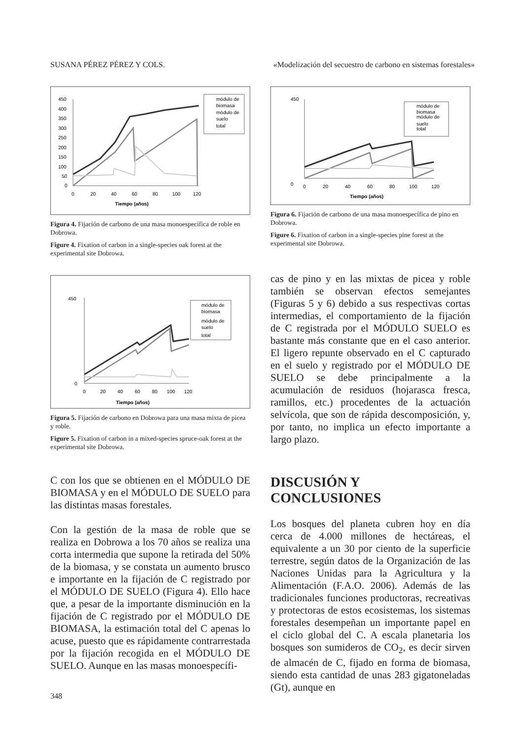SUSANA PÉREZ PÉREZ Y COLS. «Modelización del secuestro de carbono en sistemas forestales»
450
400
350
300
250
200
150
100
50
0
0
20
40
60
80
100
120
Tiempo (años)
módulo de
biomasa
módulo de
suelo
total
Figura 4. Fijación de carbono de una masa monoespecífica de roble en Dobrowa.
Figure 4. Fixation of carbon in a single-species oak forest at the experimental site Dobrowa.
450
0
0
20
40
60
80
100
120
Tiempo (años)
módulo de
biomasa
módulo de
suelo
total
Figura 6. Fijación de carbono de una masa monoespecífica de pino en Dobrowa.
Figure 6. Fixation of carbon in a single-species pine forest at the experimental site Dobrowa.
450
0
0
20
40
60
80
100
120
Tiempo (años)
módulo de
biomasa
módulo de
suelo
total
Figura 5. Fijación de carbono en Dobrowa para una masa mixta de picea y roble.
Figure 5. Fixation of carbon in a mixed-species spruce-oak forest at the experimental site Dobrowa.
cas de pino y en las mixtas de picea y roble también se observan efectos semejantes (Figuras 5 y 6) debido a sus respectivas cortas intermedias, el comportamiento de la fijación de C registrada por el MÓDULO SUELO es bastante más constante que en el caso anterior. El ligero repunte observado en el C capturado en el suelo y registrado por el MÓDULO DE SUELO se debe principalmente a la acumulación de residuos (hojarasca fresca, ramillos, etc.) procedentes de la actuación selvícola, que son de rápida descomposición, y, por tanto, no implica un efecto importante a largo plazo.
C con los que se obtienen en el MÓDULO DE BIOMASA y en el MÓDULO DE SUELO para las distintas masas forestales.
Con la gestión de la masa de roble que se realiza en Dobrowa a los 70 años se realiza una corta intermedia que supone la retirada del 50% de la biomasa, y se constata un aumento brusco e importante en la fijación de C registrado por el MÓDULO DE SUELO (Figura 4). Ello hace que, a pesar de la importante disminución en la fijación de C registrado por el MÓDULO DE BIOMASA, la estimación total del C apenas lo acuse, puesto que es rápidamente contrarrestada por la fijación recogida en el MÓDULO DE SUELO. Aunque en las masas monoespecífi-
DISCUSIÓN Y CONCLUSIONES
Los bosques del planeta cubren hoy en día cerca de 4.000 millones de hectáreas, el equivalente a un 30 por ciento de la superficie terrestre, según datos de la Organización de las Naciones Unidas para la Agricultura y la Alimentación (F.A.O. 2006). Además de las tradicionales funciones productoras, recreativas y protectoras de estos ecosistemas, los sistemas forestales desempeñan un importante papel en el ciclo global del C. A escala planetaria los bosques son sumideros de CO<sub>2</sub>, es decir sirven de almacén de C, fijado en forma de biomasa, siendo esta cantidad de unas 283 gigatoneladas (Gt), aunque en
348